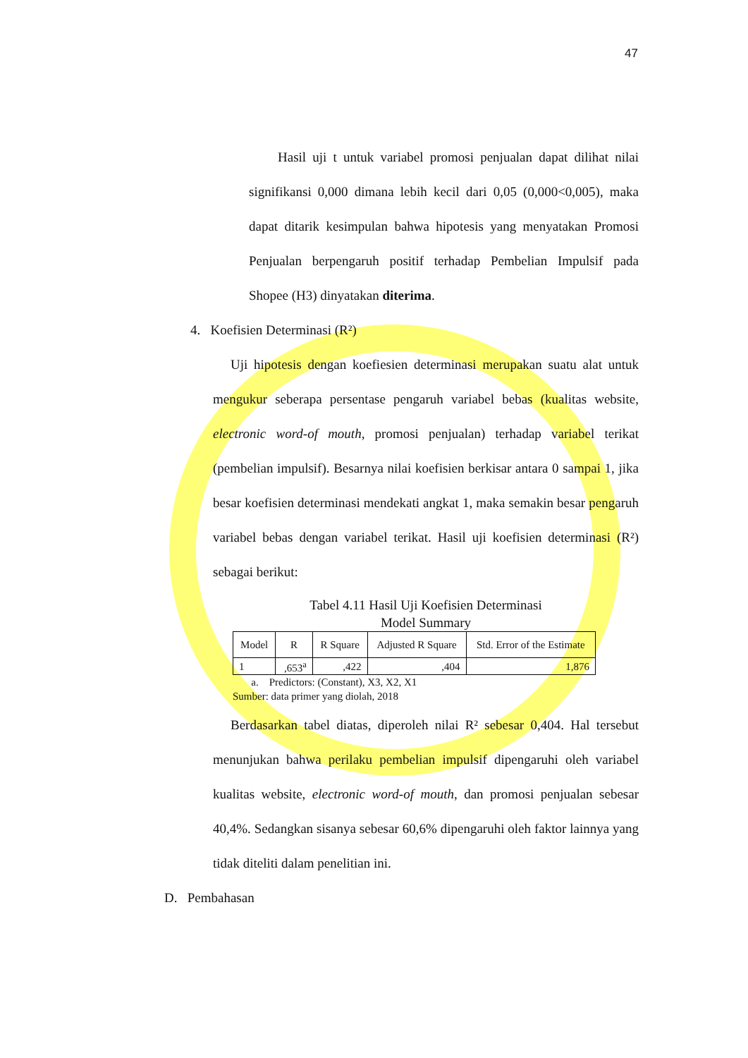47
Hasil uji t untuk variabel promosi penjualan dapat dilihat nilai signifikansi 0,000 dimana lebih kecil dari 0,05 (0,000<0,005), maka dapat ditarik kesimpulan bahwa hipotesis yang menyatakan Promosi Penjualan berpengaruh positif terhadap Pembelian Impulsif pada Shopee (H3) dinyatakan diterima.
4. Koefisien Determinasi (R²)
Uji hipotesis dengan koefiesien determinasi merupakan suatu alat untuk mengukur seberapa persentase pengaruh variabel bebas (kualitas website, electronic word-of mouth, promosi penjualan) terhadap variabel terikat (pembelian impulsif). Besarnya nilai koefisien berkisar antara 0 sampai 1, jika besar koefisien determinasi mendekati angkat 1, maka semakin besar pengaruh variabel bebas dengan variabel terikat. Hasil uji koefisien determinasi (R²) sebagai berikut:
Tabel 4.11 Hasil Uji Koefisien Determinasi
Model Summary
| Model | R | R Square | Adjusted R Square | Std. Error of the Estimate |
| --- | --- | --- | --- | --- |
| 1 | ,653<sup>a</sup> | ,422 | ,404 | 1,876 |
a. Predictors: (Constant), X3, X2, X1
Sumber: data primer yang diolah, 2018
Berdasarkan tabel diatas, diperoleh nilai R² sebesar 0,404. Hal tersebut menunjukan bahwa perilaku pembelian impulsif dipengaruhi oleh variabel kualitas website, electronic word-of mouth, dan promosi penjualan sebesar 40,4%. Sedangkan sisanya sebesar 60,6% dipengaruhi oleh faktor lainnya yang tidak diteliti dalam penelitian ini.
D. Pembahasan